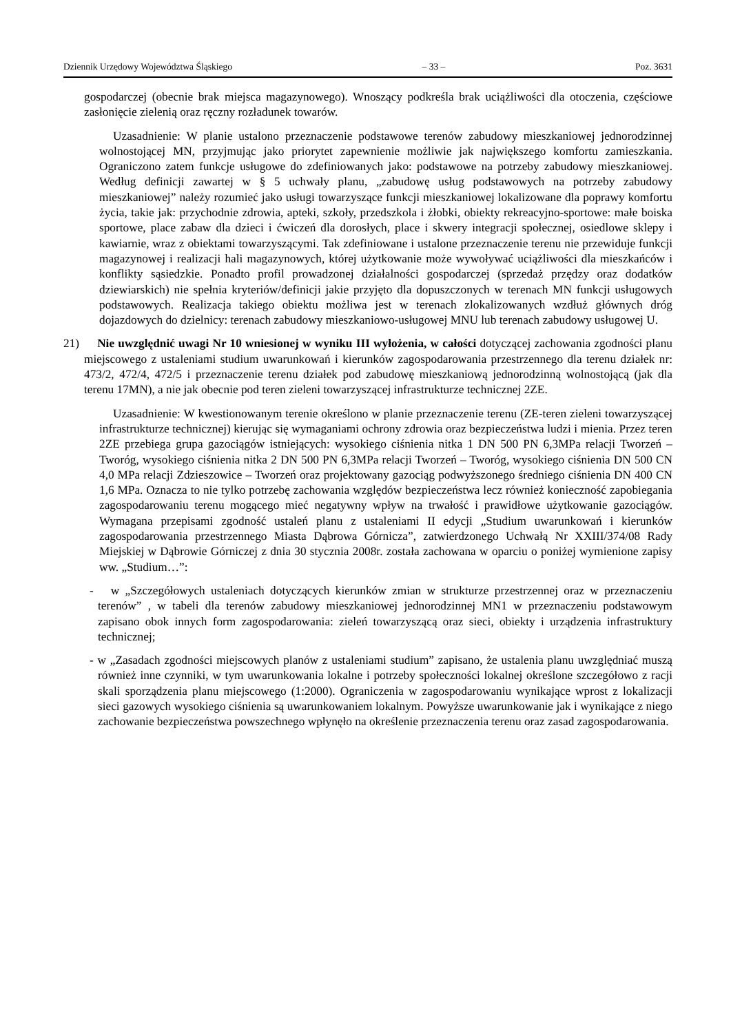Dziennik Urzędowy Województwa Śląskiego – 33 – Poz. 3631
gospodarczej (obecnie brak miejsca magazynowego). Wnoszący podkreśla brak uciążliwości dla otoczenia, częściowe zasłonięcie zielenią oraz ręczny rozładunek towarów.
Uzasadnienie: W planie ustalono przeznaczenie podstawowe terenów zabudowy mieszkaniowej jednorodzinnej wolnostojącej MN, przyjmując jako priorytet zapewnienie możliwie jak największego komfortu zamieszkania. Ograniczono zatem funkcje usługowe do zdefiniowanych jako: podstawowe na potrzeby zabudowy mieszkaniowej. Według definicji zawartej w § 5 uchwały planu, „zabudowę usług podstawowych na potrzeby zabudowy mieszkaniowej” należy rozumieć jako usługi towarzyszące funkcji mieszkaniowej lokalizowane dla poprawy komfortu życia, takie jak: przychodnie zdrowia, apteki, szkoły, przedszkola i żłobki, obiekty rekreacyjno-sportowe: małe boiska sportowe, place zabaw dla dzieci i ćwiczeń dla dorosłych, place i skwery integracji społecznej, osiedlowe sklepy i kawiarnie, wraz z obiektami towarzyszącymi. Tak zdefiniowane i ustalone przeznaczenie terenu nie przewiduje funkcji magazynowej i realizacji hali magazynowych, której użytkowanie może wywoływać uciążliwości dla mieszkańców i konflikty sąsiedzkie. Ponadto profil prowadzonej działalności gospodarczej (sprzedaż przędzy oraz dodatków dziewiarskich) nie spełnia kryteriów/definicji jakie przyjęto dla dopuszczonych w terenach MN funkcji usługowych podstawowych. Realizacja takiego obiektu możliwa jest w terenach zlokalizowanych wzdłuż głównych dróg dojazdowych do dzielnicy: terenach zabudowy mieszkaniowo-usługowej MNU lub terenach zabudowy usługowej U.
21) Nie uwzględnić uwagi Nr 10 wniesionej w wyniku III wyłożenia, w całości dotyczącej zachowania zgodności planu miejscowego z ustaleniami studium uwarunkowań i kierunków zagospodarowania przestrzennego dla terenu działek nr: 473/2, 472/4, 472/5 i przeznaczenie terenu działek pod zabudowę mieszkaniową jednorodzinną wolnostojącą (jak dla terenu 17MN), a nie jak obecnie pod teren zieleni towarzyszącej infrastrukturze technicznej 2ZE.
Uzasadnienie: W kwestionowanym terenie określono w planie przeznaczenie terenu (ZE-teren zieleni towarzyszącej infrastrukturze technicznej) kierując się wymaganiami ochrony zdrowia oraz bezpieczeństwa ludzi i mienia. Przez teren 2ZE przebiega grupa gazociągów istniejących: wysokiego ciśnienia nitka 1 DN 500 PN 6,3MPa relacji Tworzeń – Tworóg, wysokiego ciśnienia nitka 2 DN 500 PN 6,3MPa relacji Tworzeń – Tworóg, wysokiego ciśnienia DN 500 CN 4,0 MPa relacji Zdzieszowice – Tworzeń oraz projektowany gazociąg podwyższonego średniego ciśnienia DN 400 CN 1,6 MPa. Oznacza to nie tylko potrzebę zachowania względów bezpieczeństwa lecz również konieczność zapobiegania zagospodarowaniu terenu mogącego mieć negatywny wpływ na trwałość i prawidłowe użytkowanie gazociągów. Wymagana przepisami zgodność ustaleń planu z ustaleniami II edycji „Studium uwarunkowań i kierunków zagospodarowania przestrzennego Miasta Dąbrowa Górnicza”, zatwierdzonego Uchwałą Nr XXIII/374/08 Rady Miejskiej w Dąbrowie Górniczej z dnia 30 stycznia 2008r. została zachowana w oparciu o poniżej wymienione zapisy ww. „Studium…”:
- w „Szczegółowych ustaleniach dotyczących kierunków zmian w strukturze przestrzennej oraz w przeznaczeniu terenów” , w tabeli dla terenów zabudowy mieszkaniowej jednorodzinnej MN1 w przeznaczeniu podstawowym zapisano obok innych form zagospodarowania: zieleń towarzyszącą oraz sieci, obiekty i urządzenia infrastruktury technicznej;
- w „Zasadach zgodności miejscowych planów z ustaleniami studium” zapisano, że ustalenia planu uwzględniać muszą również inne czynniki, w tym uwarunkowania lokalne i potrzeby społeczności lokalnej określone szczegółowo z racji skali sporządzenia planu miejscowego (1:2000). Ograniczenia w zagospodarowaniu wynikające wprost z lokalizacji sieci gazowych wysokiego ciśnienia są uwarunkowaniem lokalnym. Powyższe uwarunkowanie jak i wynikające z niego zachowanie bezpieczeństwa powszechnego wpłynęło na określenie przeznaczenia terenu oraz zasad zagospodarowania.